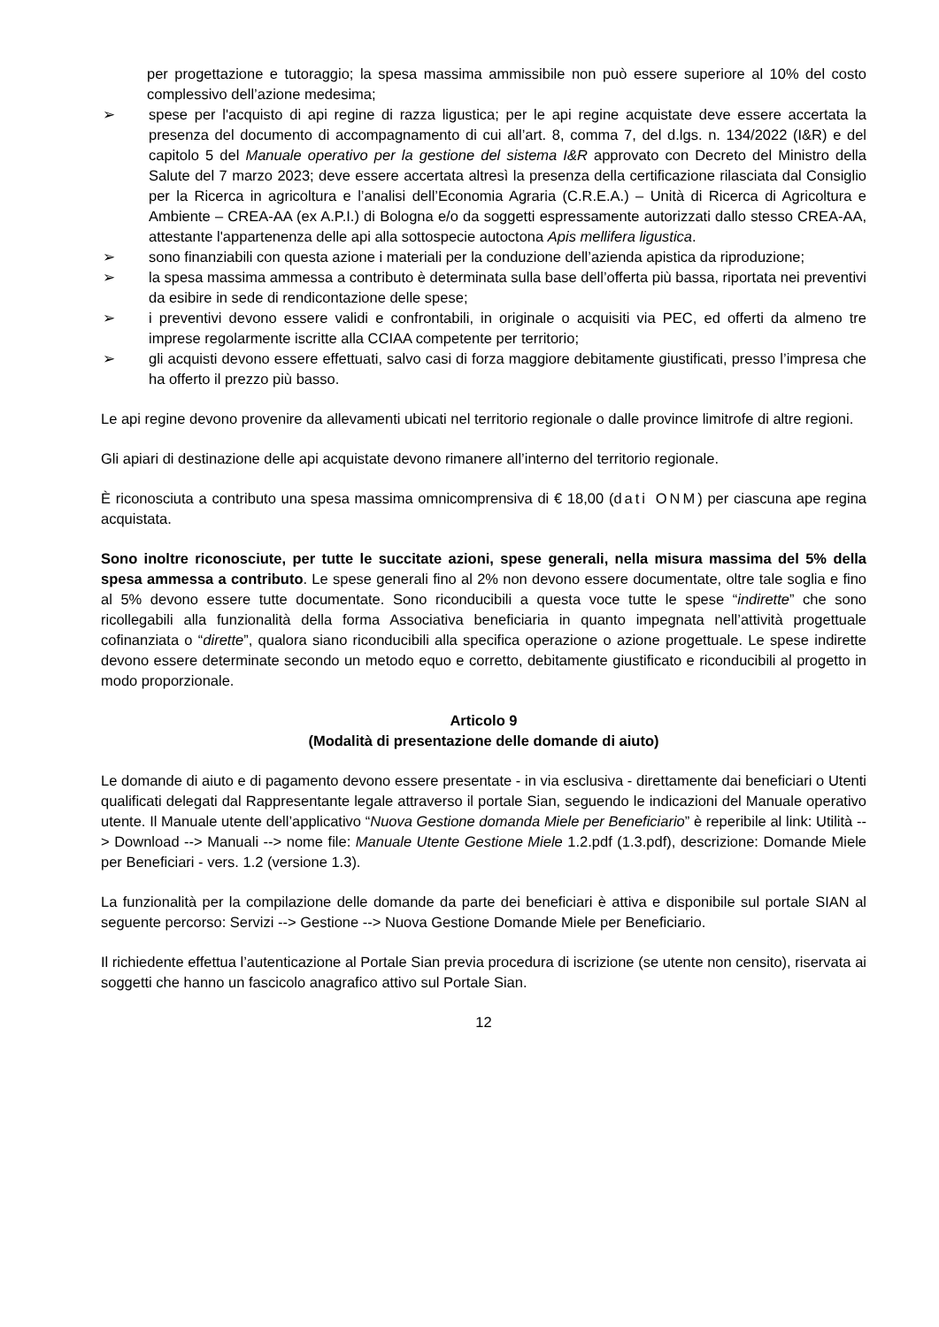per progettazione e tutoraggio; la spesa massima ammissibile non può essere superiore al 10% del costo complessivo dell’azione medesima;
➢ spese per l'acquisto di api regine di razza ligustica; per le api regine acquistate deve essere accertata la presenza del documento di accompagnamento di cui all’art. 8, comma 7, del d.lgs. n. 134/2022 (I&R) e del capitolo 5 del Manuale operativo per la gestione del sistema I&R approvato con Decreto del Ministro della Salute del 7 marzo 2023; deve essere accertata altresì la presenza della certificazione rilasciata dal Consiglio per la Ricerca in agricoltura e l’analisi dell’Economia Agraria (C.R.E.A.) – Unità di Ricerca di Agricoltura e Ambiente – CREA-AA (ex A.P.I.) di Bologna e/o da soggetti espressamente autorizzati dallo stesso CREA-AA, attestante l'appartenenza delle api alla sottospecie autoctona Apis mellifera ligustica.
➢ sono finanziabili con questa azione i materiali per la conduzione dell’azienda apistica da riproduzione;
➢ la spesa massima ammessa a contributo è determinata sulla base dell’offerta più bassa, riportata nei preventivi da esibire in sede di rendicontazione delle spese;
➢ i preventivi devono essere validi e confrontabili, in originale o acquisiti via PEC, ed offerti da almeno tre imprese regolarmente iscritte alla CCIAA competente per territorio;
➢ gli acquisti devono essere effettuati, salvo casi di forza maggiore debitamente giustificati, presso l’impresa che ha offerto il prezzo più basso.
Le api regine devono provenire da allevamenti ubicati nel territorio regionale o dalle province limitrofe di altre regioni.
Gli apiari di destinazione delle api acquistate devono rimanere all’interno del territorio regionale.
È riconosciuta a contributo una spesa massima omnicomprensiva di € 18,00 (dati ONM) per ciascuna ape regina acquistata.
Sono inoltre riconosciute, per tutte le succitate azioni, spese generali, nella misura massima del 5% della spesa ammessa a contributo. Le spese generali fino al 2% non devono essere documentate, oltre tale soglia e fino al 5% devono essere tutte documentate. Sono riconducibili a questa voce tutte le spese “indirette” che sono ricollegabili alla funzionalità della forma Associativa beneficiaria in quanto impegnata nell’attività progettuale cofinanziata o “dirette”, qualora siano riconducibili alla specifica operazione o azione progettuale. Le spese indirette devono essere determinate secondo un metodo equo e corretto, debitamente giustificato e riconducibili al progetto in modo proporzionale.
Articolo 9
(Modalità di presentazione delle domande di aiuto)
Le domande di aiuto e di pagamento devono essere presentate - in via esclusiva - direttamente dai beneficiari o Utenti qualificati delegati dal Rappresentante legale attraverso il portale Sian, seguendo le indicazioni del Manuale operativo utente. Il Manuale utente dell’applicativo “Nuova Gestione domanda Miele per Beneficiario” è reperibile al link: Utilità --> Download --> Manuali --> nome file: Manuale Utente Gestione Miele 1.2.pdf (1.3.pdf), descrizione: Domande Miele per Beneficiari - vers. 1.2 (versione 1.3).
La funzionalità per la compilazione delle domande da parte dei beneficiari è attiva e disponibile sul portale SIAN al seguente percorso: Servizi --> Gestione --> Nuova Gestione Domande Miele per Beneficiario.
Il richiedente effettua l’autenticazione al Portale Sian previa procedura di iscrizione (se utente non censito), riservata ai soggetti che hanno un fascicolo anagrafico attivo sul Portale Sian.
12